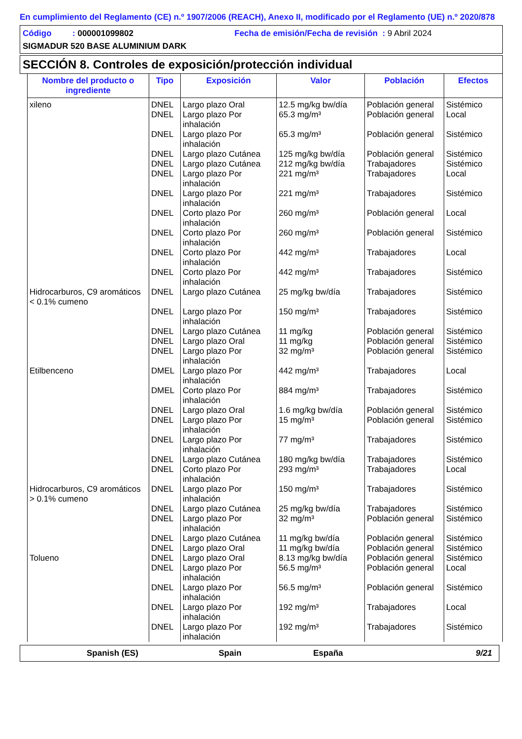En cumplimiento del Reglamento (CE) n.º 1907/2006 (REACH), Anexo II, modificado por el Reglamento (UE) n.º 2020/878
Código : 000001099802 Fecha de emisión/Fecha de revisión : 9 Abril 2024
SIGMADUR 520 BASE ALUMINIUM DARK
SECCIÓN 8. Controles de exposición/protección individual
| Nombre del producto o ingrediente | Tipo | Exposición | Valor | Población | Efectos |
| --- | --- | --- | --- | --- | --- |
| xileno | DNEL | Largo plazo Oral | 12.5 mg/kg bw/día | Población general | Sistémico |
| | DNEL | Largo plazo Por inhalación | 65.3 mg/m³ | Población general | Local |
| | DNEL | Largo plazo Por inhalación | 65.3 mg/m³ | Población general | Sistémico |
| | DNEL | Largo plazo Cutánea | 125 mg/kg bw/día | Población general | Sistémico |
| | DNEL | Largo plazo Cutánea | 212 mg/kg bw/día | Trabajadores | Sistémico |
| | DNEL | Largo plazo Por inhalación | 221 mg/m³ | Trabajadores | Local |
| | DNEL | Largo plazo Por inhalación | 221 mg/m³ | Trabajadores | Sistémico |
| | DNEL | Corto plazo Por inhalación | 260 mg/m³ | Población general | Local |
| | DNEL | Corto plazo Por inhalación | 260 mg/m³ | Población general | Sistémico |
| | DNEL | Corto plazo Por inhalación | 442 mg/m³ | Trabajadores | Local |
| | DNEL | Corto plazo Por inhalación | 442 mg/m³ | Trabajadores | Sistémico |
| Hidrocarburos, C9 aromáticos < 0.1% cumeno | DNEL | Largo plazo Cutánea | 25 mg/kg bw/día | Trabajadores | Sistémico |
| | DNEL | Largo plazo Por inhalación | 150 mg/m³ | Trabajadores | Sistémico |
| | DNEL | Largo plazo Cutánea | 11 mg/kg | Población general | Sistémico |
| | DNEL | Largo plazo Oral | 11 mg/kg | Población general | Sistémico |
| | DNEL | Largo plazo Por inhalación | 32 mg/m³ | Población general | Sistémico |
| Etilbenceno | DMEL | Largo plazo Por inhalación | 442 mg/m³ | Trabajadores | Local |
| | DMEL | Corto plazo Por inhalación | 884 mg/m³ | Trabajadores | Sistémico |
| | DNEL | Largo plazo Oral | 1.6 mg/kg bw/día | Población general | Sistémico |
| | DNEL | Largo plazo Por inhalación | 15 mg/m³ | Población general | Sistémico |
| | DNEL | Largo plazo Por inhalación | 77 mg/m³ | Trabajadores | Sistémico |
| | DNEL | Largo plazo Cutánea | 180 mg/kg bw/día | Trabajadores | Sistémico |
| | DNEL | Corto plazo Por inhalación | 293 mg/m³ | Trabajadores | Local |
| Hidrocarburos, C9 aromáticos > 0.1% cumeno | DNEL | Largo plazo Por inhalación | 150 mg/m³ | Trabajadores | Sistémico |
| | DNEL | Largo plazo Cutánea | 25 mg/kg bw/día | Trabajadores | Sistémico |
| | DNEL | Largo plazo Por inhalación | 32 mg/m³ | Población general | Sistémico |
| | DNEL | Largo plazo Cutánea | 11 mg/kg bw/día | Población general | Sistémico |
| | DNEL | Largo plazo Oral | 11 mg/kg bw/día | Población general | Sistémico |
| Tolueno | DNEL | Largo plazo Oral | 8.13 mg/kg bw/día | Población general | Sistémico |
| | DNEL | Largo plazo Por inhalación | 56.5 mg/m³ | Población general | Local |
| | DNEL | Largo plazo Por inhalación | 56.5 mg/m³ | Población general | Sistémico |
| | DNEL | Largo plazo Por inhalación | 192 mg/m³ | Trabajadores | Local |
| | DNEL | Largo plazo Por inhalación | 192 mg/m³ | Trabajadores | Sistémico |
Spanish (ES) Spain España 9/21